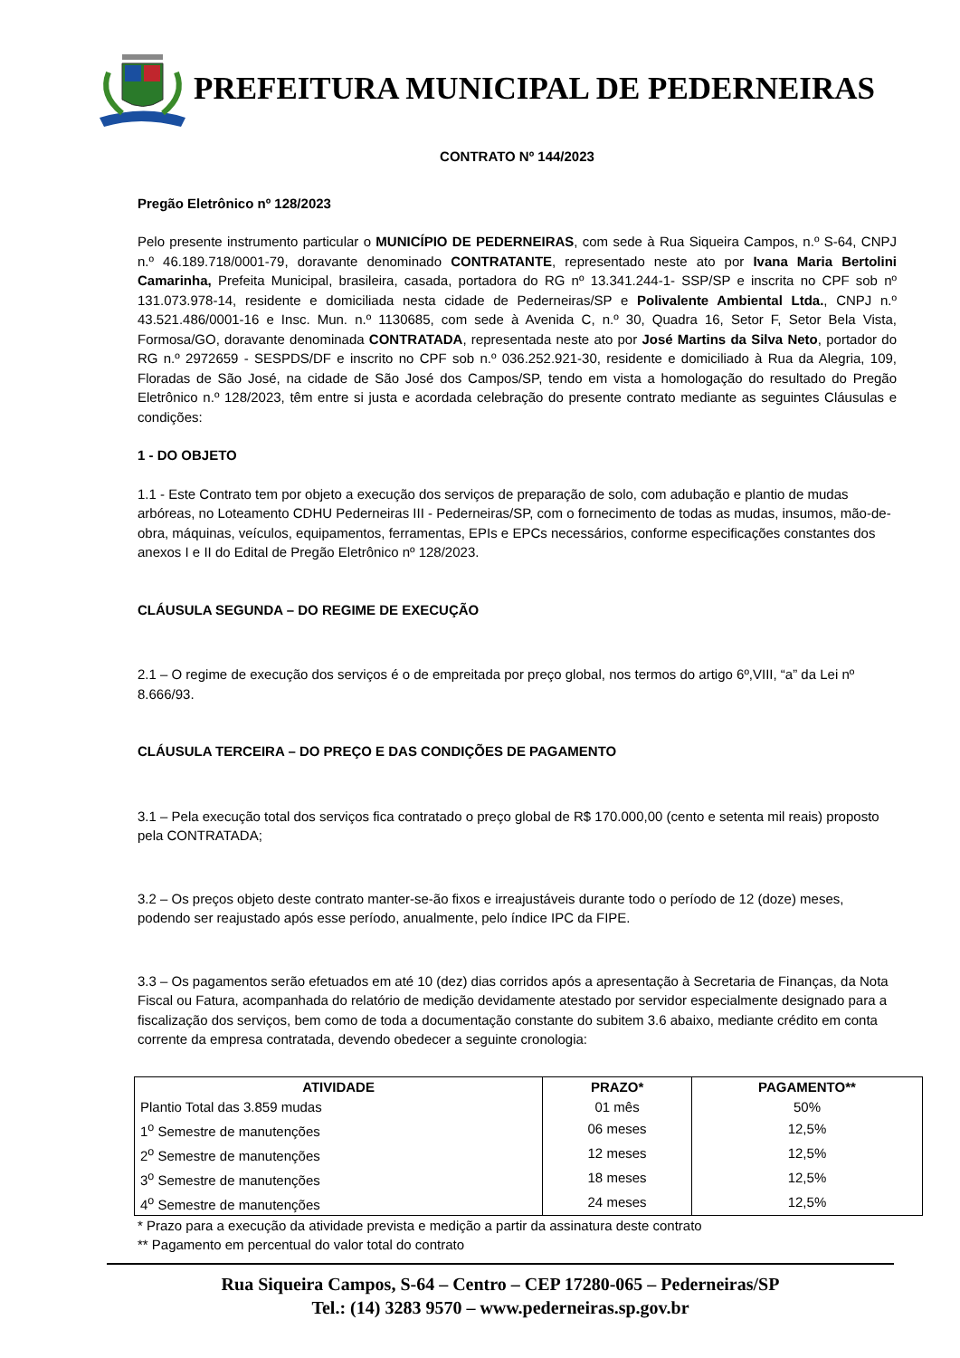PREFEITURA MUNICIPAL DE PEDERNEIRAS
CONTRATO Nº 144/2023
Pregão Eletrônico nº 128/2023
Pelo presente instrumento particular o MUNICÍPIO DE PEDERNEIRAS, com sede à Rua Siqueira Campos, n.º S-64, CNPJ n.º 46.189.718/0001-79, doravante denominado CONTRATANTE, representado neste ato por Ivana Maria Bertolini Camarinha, Prefeita Municipal, brasileira, casada, portadora do RG nº 13.341.244-1- SSP/SP e inscrita no CPF sob nº 131.073.978-14, residente e domiciliada nesta cidade de Pederneiras/SP e Polivalente Ambiental Ltda., CNPJ n.º 43.521.486/0001-16 e Insc. Mun. n.º 1130685, com sede à Avenida C, n.º 30, Quadra 16, Setor F, Setor Bela Vista, Formosa/GO, doravante denominada CONTRATADA, representada neste ato por José Martins da Silva Neto, portador do RG n.º 2972659 - SESPDS/DF e inscrito no CPF sob n.º 036.252.921-30, residente e domiciliado à Rua da Alegria, 109, Floradas de São José, na cidade de São José dos Campos/SP, tendo em vista a homologação do resultado do Pregão Eletrônico n.º 128/2023, têm entre si justa e acordada celebração do presente contrato mediante as seguintes Cláusulas e condições:
1 - DO OBJETO
1.1 - Este Contrato tem por objeto a execução dos serviços de preparação de solo, com adubação e plantio de mudas arbóreas, no Loteamento CDHU Pederneiras III - Pederneiras/SP, com o fornecimento de todas as mudas, insumos, mão-de-obra, máquinas, veículos, equipamentos, ferramentas, EPIs e EPCs necessários, conforme especificações constantes dos anexos I e II do Edital de Pregão Eletrônico nº 128/2023.
CLÁUSULA SEGUNDA – DO REGIME DE EXECUÇÃO
2.1 – O regime de execução dos serviços é o de empreitada por preço global, nos termos do artigo 6º,VIII, “a” da Lei nº 8.666/93.
CLÁUSULA TERCEIRA – DO PREÇO E DAS CONDIÇÕES DE PAGAMENTO
3.1 – Pela execução total dos serviços fica contratado o preço global de R$ 170.000,00 (cento e setenta mil reais) proposto pela CONTRATADA;
3.2 – Os preços objeto deste contrato manter-se-ão fixos e irreajustáveis durante todo o período de 12 (doze) meses, podendo ser reajustado após esse período, anualmente, pelo índice IPC da FIPE.
3.3 – Os pagamentos serão efetuados em até 10 (dez) dias corridos após a apresentação à Secretaria de Finanças, da Nota Fiscal ou Fatura, acompanhada do relatório de medição devidamente atestado por servidor especialmente designado para a fiscalização dos serviços, bem como de toda a documentação constante do subitem 3.6 abaixo, mediante crédito em conta corrente da empresa contratada, devendo obedecer a seguinte cronologia:
| ATIVIDADE | PRAZO* | PAGAMENTO** |
| --- | --- | --- |
| Plantio Total das 3.859 mudas | 01 mês | 50% |
| 1<sup>o</sup> Semestre de manutenções | 06 meses | 12,5% |
| 2<sup>o</sup> Semestre de manutenções | 12 meses | 12,5% |
| 3<sup>o</sup> Semestre de manutenções | 18 meses | 12,5% |
| 4<sup>o</sup> Semestre de manutenções | 24 meses | 12,5% |
* Prazo para a execução da atividade prevista e medição a partir da assinatura deste contrato
** Pagamento em percentual do valor total do contrato
Rua Siqueira Campos, S-64 – Centro – CEP 17280-065 – Pederneiras/SP
Tel.: (14) 3283 9570 – www.pederneiras.sp.gov.br